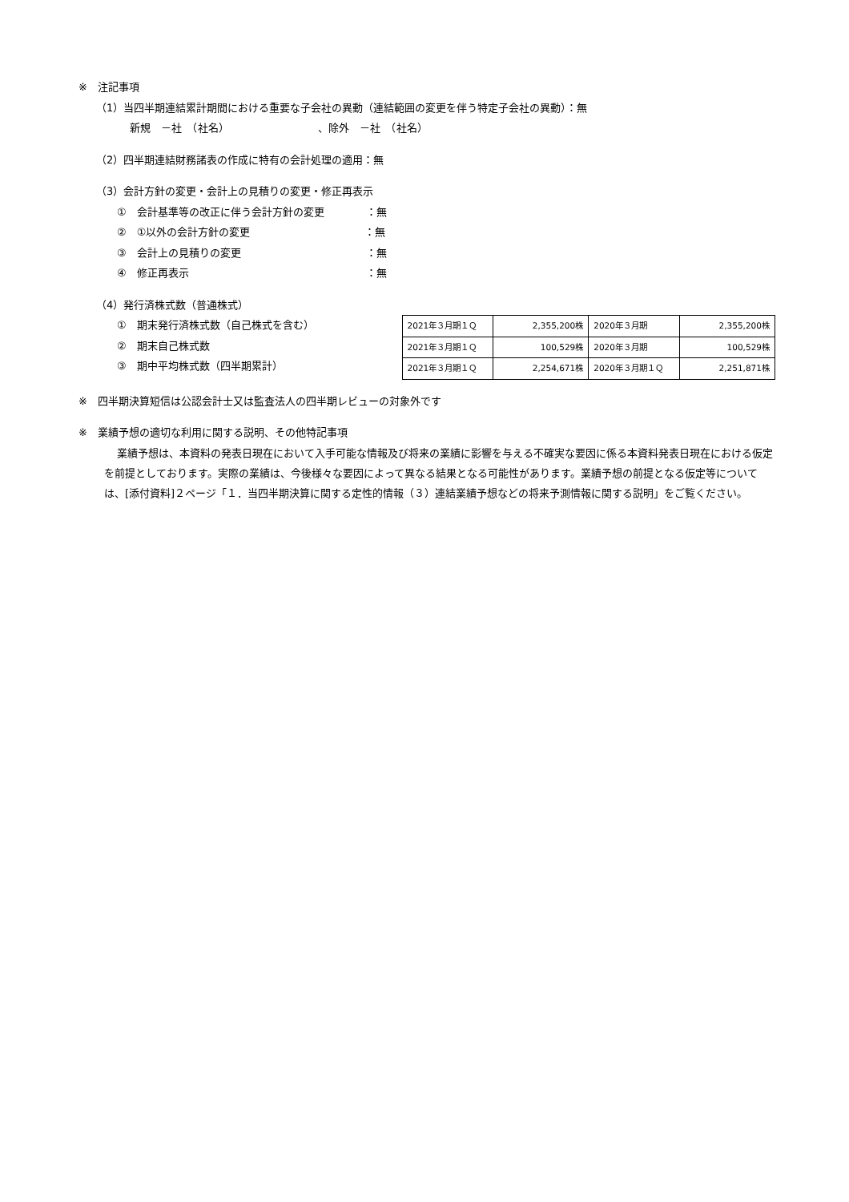※　注記事項
（1）当四半期連結累計期間における重要な子会社の異動（連結範囲の変更を伴う特定子会社の異動）：無
新規　－社　（社名）　　　　　　　　　、除外　－社　（社名）
（2）四半期連結財務諸表の作成に特有の会計処理の適用：無
（3）会計方針の変更・会計上の見積りの変更・修正再表示
①　会計基準等の改正に伴う会計方針の変更　　　　：無
②　①以外の会計方針の変更　　　　　　　　　　　：無
③　会計上の見積りの変更　　　　　　　　　　　　：無
④　修正再表示　　　　　　　　　　　　　　　　　：無
（4）発行済株式数（普通株式）
①　期末発行済株式数（自己株式を含む）
②　期末自己株式数
③　期中平均株式数（四半期累計）
| 2021年３月期１Ｑ | 2,355,200株 | 2020年３月期 | 2,355,200株 |
| 2021年３月期１Ｑ | 100,529株 | 2020年３月期 | 100,529株 |
| 2021年３月期１Ｑ | 2,254,671株 | 2020年３月期１Ｑ | 2,251,871株 |
※　四半期決算短信は公認会計士又は監査法人の四半期レビューの対象外です
※　業績予想の適切な利用に関する説明、その他特記事項
業績予想は、本資料の発表日現在において入手可能な情報及び将来の業績に影響を与える不確実な要因に係る本資料発表日現在における仮定を前提としております。実際の業績は、今後様々な要因によって異なる結果となる可能性があります。業績予想の前提となる仮定等については、[添付資料]２ページ「１．当四半期決算に関する定性的情報（３）連結業績予想などの将来予測情報に関する説明」をご覧ください。